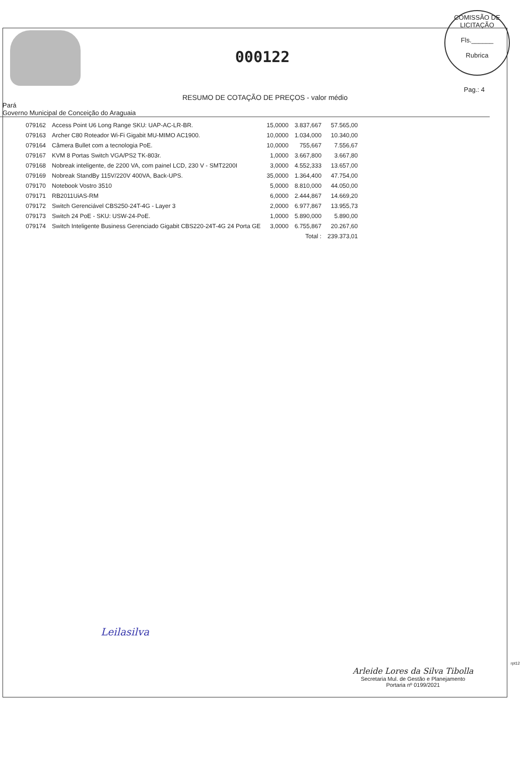000122
COMISSÃO DE LICITAÇÃO
Fls.______
Rubrica
Pag.: 4
RESUMO DE COTAÇÃO DE PREÇOS - valor médio
Pará
Governo Municipal de Conceição do Araguaia
| 079162 | Access Point U6 Long Range SKU: UAP-AC-LR-BR. | 15,0000 | 3.837,667 | 57.565,00 |
| 079163 | Archer C80 Roteador Wi-Fi Gigabit MU-MIMO AC1900. | 10,0000 | 1.034,000 | 10.340,00 |
| 079164 | Câmera Bullet com a tecnologia PoE. | 10,0000 | 755,667 | 7.556,67 |
| 079167 | KVM 8 Portas Switch VGA/PS2 TK-803r. | 1,0000 | 3.667,800 | 3.667,80 |
| 079168 | Nobreak inteligente, de 2200 VA, com painel LCD, 230 V - SMT2200I | 3,0000 | 4.552,333 | 13.657,00 |
| 079169 | Nobreak StandBy 115V/220V 400VA, Back-UPS. | 35,0000 | 1.364,400 | 47.754,00 |
| 079170 | Notebook Vostro 3510 | 5,0000 | 8.810,000 | 44.050,00 |
| 079171 | RB2011UiAS-RM | 6,0000 | 2.444,867 | 14.669,20 |
| 079172 | Switch Gerenciável CBS250-24T-4G - Layer 3 | 2,0000 | 6.977,867 | 13.955,73 |
| 079173 | Switch 24 PoE - SKU: USW-24-PoE. | 1,0000 | 5.890,000 | 5.890,00 |
| 079174 | Switch Inteligente Business Gerenciado Gigabit CBS220-24T-4G 24 Porta GE | 3,0000 | 6.755,867 | 20.267,60 |
| | | | Total : | 239.373,01 |
Leilasilva
rpt12
Arleide Lores da Silva Tibolla
Secretaria Mul. de Gestão e Planejamento
Portaria nº 0199/2021